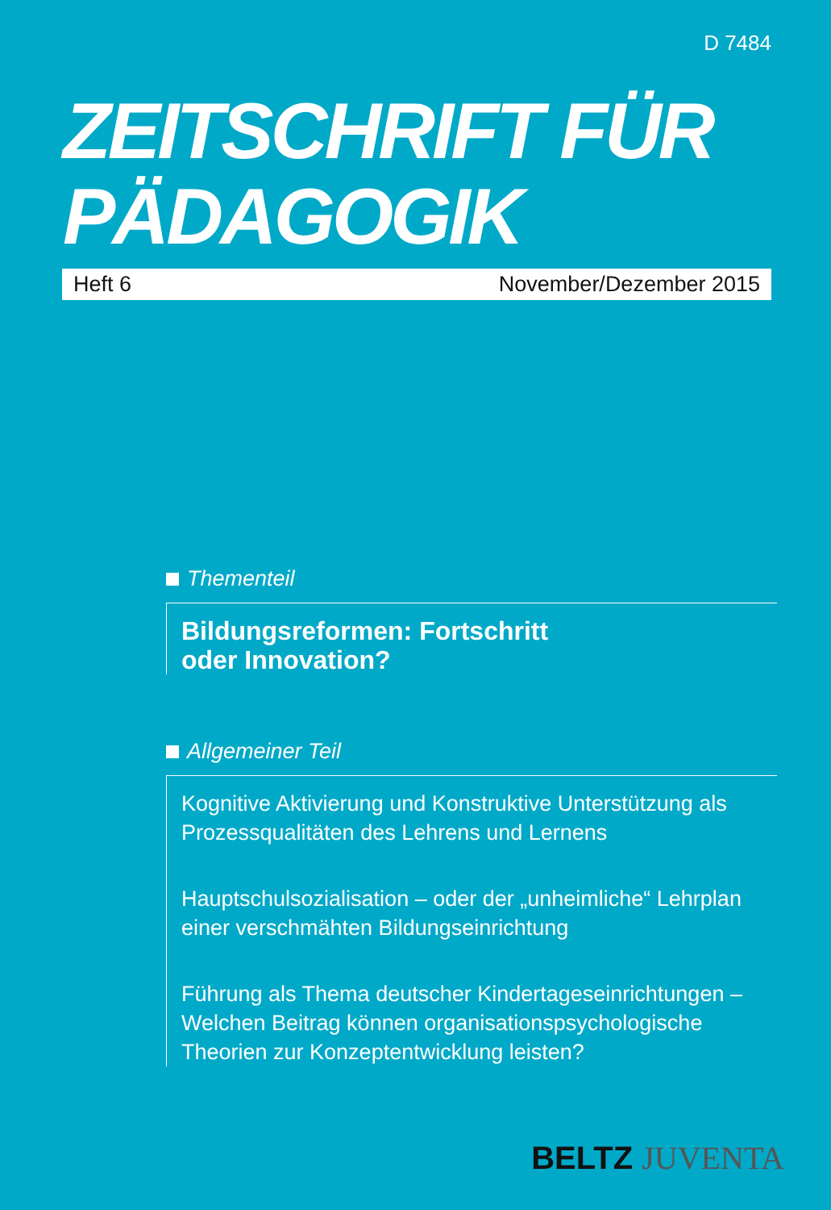D 7484
ZEITSCHRIFT FÜR
PÄDAGOGIK
Heft 6 November/Dezember 2015
Thementeil
Bildungsreformen: Fortschritt
oder Innovation?
Allgemeiner Teil
Kognitive Aktivierung und Konstruktive Unterstützung als Prozessqualitäten des Lehrens und Lernens
Hauptschulsozialisation – oder der „unheimliche“ Lehrplan einer verschmähten Bildungseinrichtung
Führung als Thema deutscher Kindertageseinrichtungen – Welchen Beitrag können organisationspsychologische Theorien zur Konzeptentwicklung leisten?
BELTZ JUVENTA